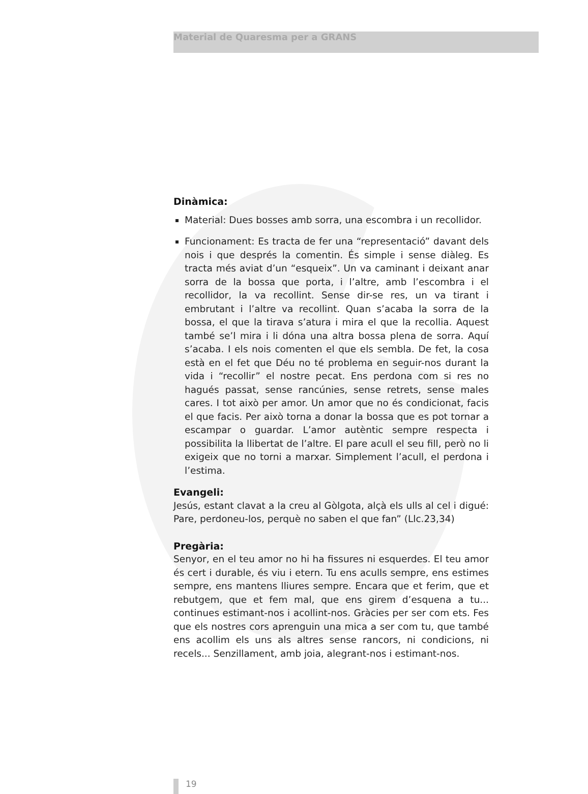Material de Quaresma per a GRANS
Dinàmica:
Material: Dues bosses amb sorra, una escombra i un recollidor.
Funcionament: Es tracta de fer una “representació” davant dels nois i que després la comentin. És simple i sense diàleg. Es tracta més aviat d’un “esqueix”. Un va caminant i deixant anar sorra de la bossa que porta, i l’altre, amb l’escombra i el recollidor, la va recollint. Sense dir-se res, un va tirant i embrutant i l’altre va recollint. Quan s’acaba la sorra de la bossa, el que la tirava s’atura i mira el que la recollia. Aquest també se’l mira i li dóna una altra bossa plena de sorra. Aquí s’acaba. I els nois comenten el que els sembla. De fet, la cosa està en el fet que Déu no té problema en seguir-nos durant la vida i “recollir” el nostre pecat. Ens perdona com si res no hagués passat, sense rancúnies, sense retrets, sense males cares. I tot això per amor. Un amor que no és condicionat, facis el que facis. Per això torna a donar la bossa que es pot tornar a escampar o guardar. L’amor autèntic sempre respecta i possibilita la llibertat de l’altre. El pare acull el seu fill, però no li exigeix que no torni a marxar. Simplement l’acull, el perdona i l’estima.
Evangeli:
Jesús, estant clavat a la creu al Gòlgota, alçà els ulls al cel i digué: Pare, perdoneu-los, perquè no saben el que fan” (Llc.23,34)
Pregària:
Senyor, en el teu amor no hi ha fissures ni esquerdes. El teu amor és cert i durable, és viu i etern. Tu ens aculls sempre, ens estimes sempre, ens mantens lliures sempre. Encara que et ferim, que et rebutgem, que et fem mal, que ens girem d’esquena a tu... continues estimant-nos i acollint-nos. Gràcies per ser com ets. Fes que els nostres cors aprenguin una mica a ser com tu, que també ens acollim els uns als altres sense rancors, ni condicions, ni recels... Senzillament, amb joia, alegrant-nos i estimant-nos.
19